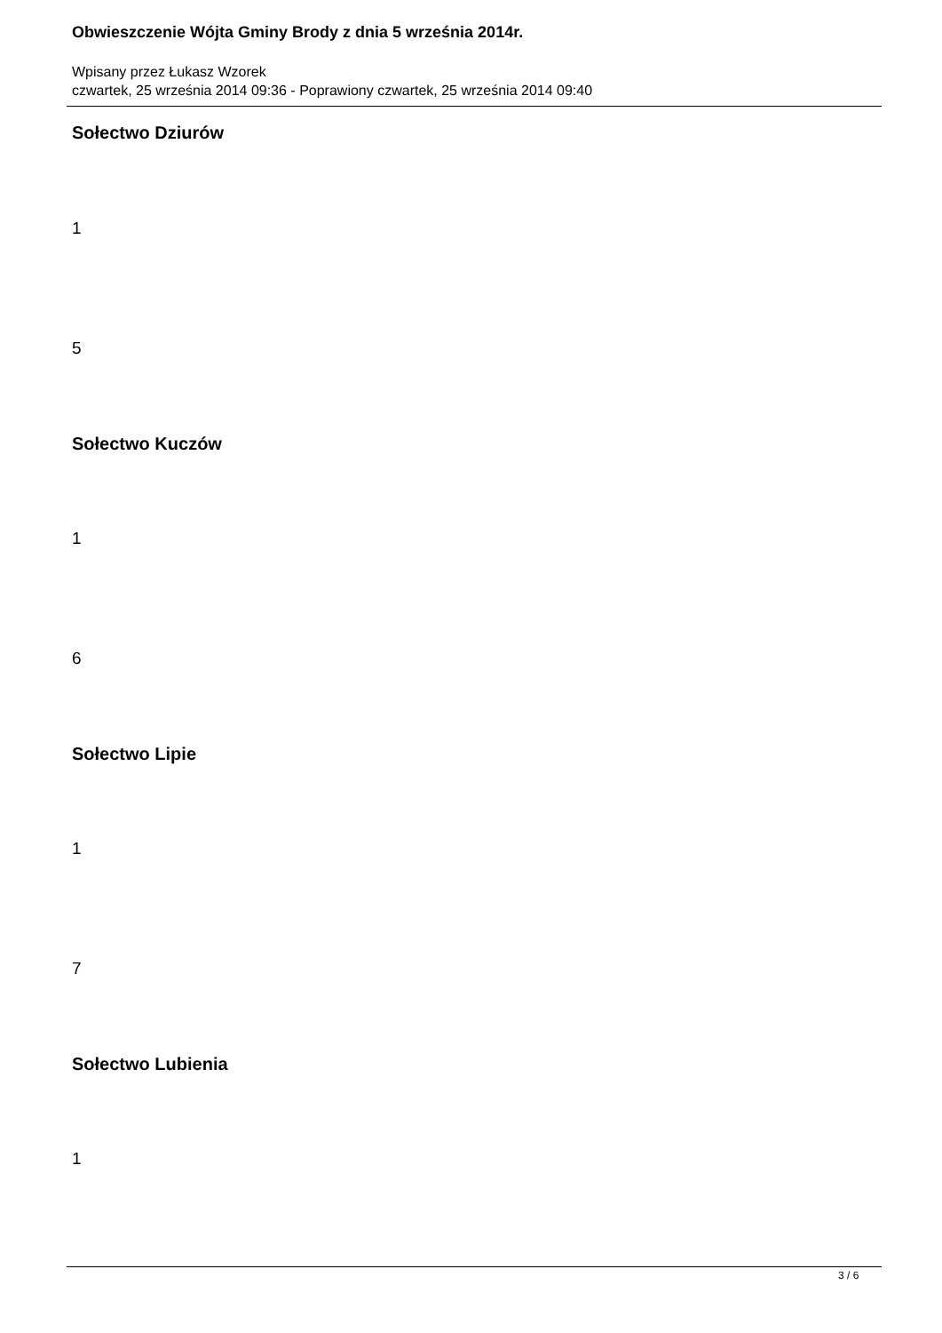Obwieszczenie Wójta Gminy Brody z dnia 5 września 2014r.
Wpisany przez Łukasz Wzorek
czwartek, 25 września 2014 09:36 - Poprawiony czwartek, 25 września 2014 09:40
Sołectwo Dziurów
1
5
Sołectwo Kuczów
1
6
Sołectwo Lipie
1
7
Sołectwo Lubienia
1
3 / 6